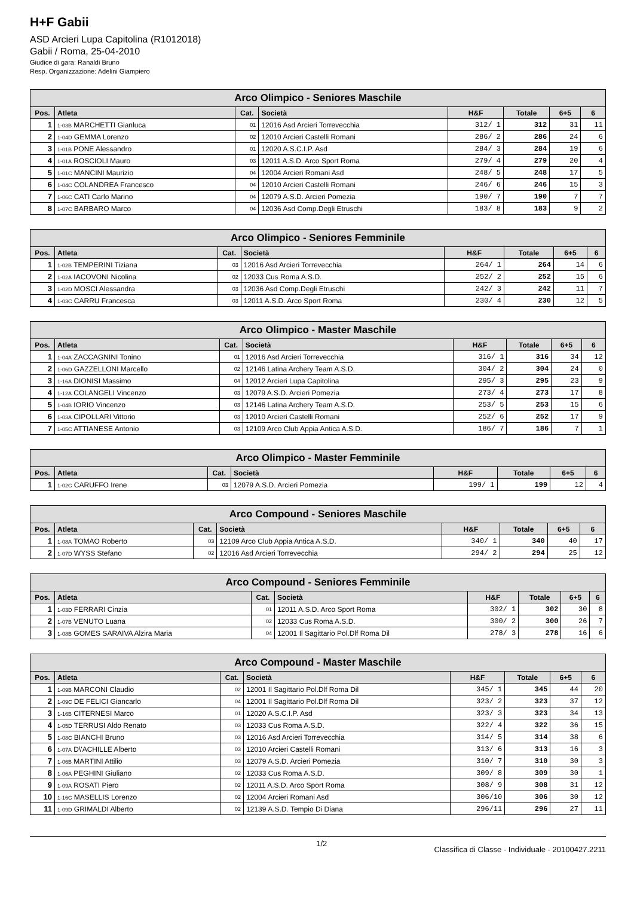H+F Gabii
ASD Arcieri Lupa Capitolina (R1012018)
Gabii / Roma, 25-04-2010
Giudice di gara: Ranaldi Bruno
Resp. Organizzazione: Adelini Giampiero
| Arco Olimpico - Seniores Maschile | | | | | | | |
| --- | --- | --- | --- | --- | --- | --- | --- |
| Pos. | Atleta | Cat. | Società | H&F | Totale | 6+5 | 6 |
| 1 | 1-03B MARCHETTI Gianluca | 01 | 12016 Asd Arcieri Torrevecchia | 312/ 1 | 312 | 31 | 11 |
| 2 | 1-04D GEMMA Lorenzo | 02 | 12010 Arcieri Castelli Romani | 286/ 2 | 286 | 24 | 6 |
| 3 | 1-01B PONE Alessandro | 01 | 12020 A.S.C.I.P. Asd | 284/ 3 | 284 | 19 | 6 |
| 4 | 1-01A ROSCIOLI Mauro | 03 | 12011 A.S.D. Arco Sport Roma | 279/ 4 | 279 | 20 | 4 |
| 5 | 1-01C MANCINI Maurizio | 04 | 12004 Arcieri Romani Asd | 248/ 5 | 248 | 17 | 5 |
| 6 | 1-04C COLANDREA Francesco | 04 | 12010 Arcieri Castelli Romani | 246/ 6 | 246 | 15 | 3 |
| 7 | 1-06C CATI Carlo Marino | 04 | 12079 A.S.D. Arcieri Pomezia | 190/ 7 | 190 | 7 | 7 |
| 8 | 1-07C BARBARO Marco | 04 | 12036 Asd Comp.Degli Etruschi | 183/ 8 | 183 | 9 | 2 |
| Arco Olimpico - Seniores Femminile | | | | | | | |
| --- | --- | --- | --- | --- | --- | --- | --- |
| Pos. | Atleta | Cat. | Società | H&F | Totale | 6+5 | 6 |
| 1 | 1-02B TEMPERINI Tiziana | 03 | 12016 Asd Arcieri Torrevecchia | 264/ 1 | 264 | 14 | 6 |
| 2 | 1-02A IACOVONI Nicolina | 02 | 12033 Cus Roma A.S.D. | 252/ 2 | 252 | 15 | 6 |
| 3 | 1-02D MOSCI Alessandra | 03 | 12036 Asd Comp.Degli Etruschi | 242/ 3 | 242 | 11 | 7 |
| 4 | 1-03C CARRU Francesca | 03 | 12011 A.S.D. Arco Sport Roma | 230/ 4 | 230 | 12 | 5 |
| Arco Olimpico - Master Maschile | | | | | | | |
| --- | --- | --- | --- | --- | --- | --- | --- |
| Pos. | Atleta | Cat. | Società | H&F | Totale | 6+5 | 6 |
| 1 | 1-04A ZACCAGNINI Tonino | 01 | 12016 Asd Arcieri Torrevecchia | 316/ 1 | 316 | 34 | 12 |
| 2 | 1-06D GAZZELLONI Marcello | 02 | 12146 Latina Archery Team A.S.D. | 304/ 2 | 304 | 24 | 0 |
| 3 | 1-16A DIONISI Massimo | 04 | 12012 Arcieri Lupa Capitolina | 295/ 3 | 295 | 23 | 9 |
| 4 | 1-12A COLANGELI Vincenzo | 03 | 12079 A.S.D. Arcieri Pomezia | 273/ 4 | 273 | 17 | 8 |
| 5 | 1-04B IORIO Vincenzo | 03 | 12146 Latina Archery Team A.S.D. | 253/ 5 | 253 | 15 | 6 |
| 6 | 1-03A CIPOLLARI Vittorio | 03 | 12010 Arcieri Castelli Romani | 252/ 6 | 252 | 17 | 9 |
| 7 | 1-05C ATTIANESE Antonio | 03 | 12109 Arco Club Appia Antica A.S.D. | 186/ 7 | 186 | 7 | 1 |
| Arco Olimpico - Master Femminile | | | | | | | |
| --- | --- | --- | --- | --- | --- | --- | --- |
| Pos. | Atleta | Cat. | Società | H&F | Totale | 6+5 | 6 |
| 1 | 1-02C CARUFFO Irene | 03 | 12079 A.S.D. Arcieri Pomezia | 199/ 1 | 199 | 12 | 4 |
| Arco Compound - Seniores Maschile | | | | | | | |
| --- | --- | --- | --- | --- | --- | --- | --- |
| Pos. | Atleta | Cat. | Società | H&F | Totale | 6+5 | 6 |
| 1 | 1-08A TOMAO Roberto | 03 | 12109 Arco Club Appia Antica A.S.D. | 340/ 1 | 340 | 40 | 17 |
| 2 | 1-07D WYSS Stefano | 02 | 12016 Asd Arcieri Torrevecchia | 294/ 2 | 294 | 25 | 12 |
| Arco Compound - Seniores Femminile | | | | | | | |
| --- | --- | --- | --- | --- | --- | --- | --- |
| Pos. | Atleta | Cat. | Società | H&F | Totale | 6+5 | 6 |
| 1 | 1-03D FERRARI Cinzia | 01 | 12011 A.S.D. Arco Sport Roma | 302/ 1 | 302 | 30 | 8 |
| 2 | 1-07B VENUTO Luana | 02 | 12033 Cus Roma A.S.D. | 300/ 2 | 300 | 26 | 7 |
| 3 | 1-08B GOMES SARAIVA Alzira Maria | 04 | 12001 Il Sagittario Pol.Dlf Roma Dil | 278/ 3 | 278 | 16 | 6 |
| Arco Compound - Master Maschile | | | | | | | |
| --- | --- | --- | --- | --- | --- | --- | --- |
| Pos. | Atleta | Cat. | Società | H&F | Totale | 6+5 | 6 |
| 1 | 1-09B MARCONI Claudio | 02 | 12001 Il Sagittario Pol.Dlf Roma Dil | 345/ 1 | 345 | 44 | 20 |
| 2 | 1-09C DE FELICI Giancarlo | 04 | 12001 Il Sagittario Pol.Dlf Roma Dil | 323/ 2 | 323 | 37 | 12 |
| 3 | 1-16B CITERNESI Marco | 01 | 12020 A.S.C.I.P. Asd | 323/ 3 | 323 | 34 | 13 |
| 4 | 1-05D TERRUSI Aldo Renato | 03 | 12033 Cus Roma A.S.D. | 322/ 4 | 322 | 36 | 15 |
| 5 | 1-08C BIANCHI Bruno | 03 | 12016 Asd Arcieri Torrevecchia | 314/ 5 | 314 | 38 | 6 |
| 6 | 1-07A D\'ACHILLE Alberto | 03 | 12010 Arcieri Castelli Romani | 313/ 6 | 313 | 16 | 3 |
| 7 | 1-06B MARTINI Attilio | 03 | 12079 A.S.D. Arcieri Pomezia | 310/ 7 | 310 | 30 | 3 |
| 8 | 1-06A PEGHINI Giuliano | 02 | 12033 Cus Roma A.S.D. | 309/ 8 | 309 | 30 | 1 |
| 9 | 1-09A ROSATI Piero | 02 | 12011 A.S.D. Arco Sport Roma | 308/ 9 | 308 | 31 | 12 |
| 10 | 1-16C MASELLIS Lorenzo | 02 | 12004 Arcieri Romani Asd | 306/10 | 306 | 30 | 12 |
| 11 | 1-09D GRIMALDI Alberto | 02 | 12139 A.S.D. Tempio Di Diana | 296/11 | 296 | 27 | 11 |
1/2 Classifica di Classe - Individuale - 20100427.2211